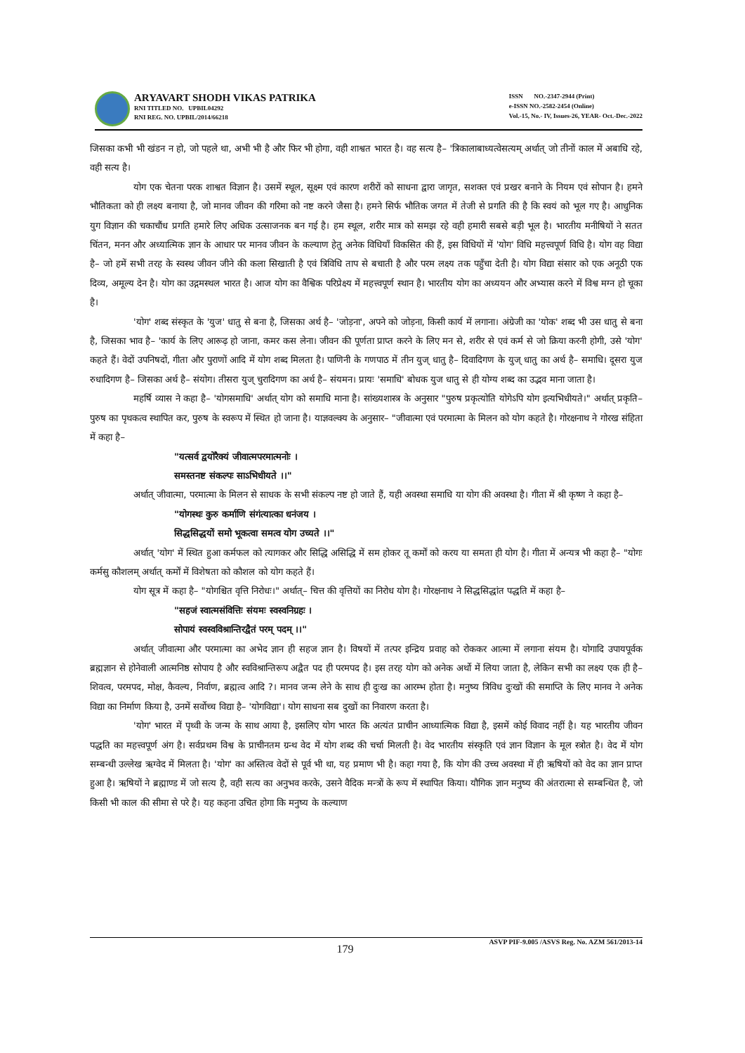ARYAVART SHODH VIKAS PATRIKA
RNI TITLED NO. UPBIL04292
RNI REG. NO. UPBIL/2014/66218
ISSN NO.-2347-2944 (Print)
e-ISSN NO.-2582-2454 (Online)
Vol.-15, No.- IV, Issues-26, YEAR- Oct.-Dec.-2022
जिसका कभी भी खंडन न हो, जो पहले था, अभी भी है और फिर भी होगा, वही शाश्वत भारत है। वह सत्य है– 'त्रिकालाबाध्यत्वेसत्यम् अर्थात् जो तीनों काल में अबाधि रहे, वही सत्य है।
योग एक चेतना परक शाश्वत विज्ञान है। उसमें स्थूल, सूक्ष्म एवं कारण शरीरों को साधना द्वारा जागृत, सशक्त एवं प्रखर बनाने के नियम एवं सोपान है। हमने भौतिकता को ही लक्ष्य बनाया है, जो मानव जीवन की गरिमा को नष्ट करने जैसा है। हमने सिर्फ भौतिक जगत में तेजी से प्रगति की है कि स्वयं को भूल गए है। आधुनिक युग विज्ञान की चकाचौंध प्रगति हमारे लिए अधिक उत्साजनक बन गई है। हम स्थूल, शरीर मात्र को समझ रहे वही हमारी सबसे बड़ी भूल है। भारतीय मनीषियों ने सतत चिंतन, मनन और अध्यात्मिक ज्ञान के आधार पर मानव जीवन के कल्याण हेतु अनेक विधियाँ विकसित की हैं, इस विधियों में 'योग' विधि महत्त्वपूर्ण विधि है। योग वह विद्या है– जो हमें सभी तरह के स्वस्थ जीवन जीने की कला सिखाती है एवं त्रिविधि ताप से बचाती है और परम लक्ष्य तक पहुँचा देती है। योग विद्या संसार को एक अनूठी एक दिव्य, अमूल्य देन है। योग का उद्गमस्थल भारत है। आज योग का वैश्विक परिप्रेक्ष्य में महत्त्वपूर्ण स्थान है। भारतीय योग का अध्ययन और अभ्यास करने में विश्व मग्न हो चूका है।
'योग' शब्द संस्कृत के 'युज' धातु से बना है, जिसका अर्थ है– 'जोड़ना', अपने को जोड़ना, किसी कार्य में लगाना। अंग्रेजी का 'योक' शब्द भी उस धातु से बना है, जिसका भाव है– 'कार्य के लिए आरूढ़ हो जाना, कमर कस लेना। जीवन की पूर्णता प्राप्त करने के लिए मन से, शरीर से एवं कर्म से जो क्रिया करनी होगी, उसे 'योग' कहते हैं। वेदों उपनिषदों, गीता और पुराणों आदि में योग शब्द मिलता है। पाणिनी के गणपाठ में तीन युज् धातु है– दिवादिगण के युज् धातु का अर्थ है– समाधि। दूसरा युज रुधादिगण है– जिसका अर्थ है– संयोग। तीसरा युज् चुरादिगण का अर्थ है– संयमन। प्रायः 'समाधि' बोधक युज धातु से ही योग्य शब्द का उद्भव माना जाता है।
महर्षि व्यास ने कहा है– 'योगसमाधि' अर्थात् योग को समाधि माना है। सांख्यशास्त्र के अनुसार "पुरुष प्रकृत्योति योगेऽपि योग इत्यभिधीयते।" अर्थात् प्रकृति–पुरुष का पृथकत्व स्थापित कर, पुरुष के स्वरूप में स्थित हो जाना है। याज्ञवल्क्य के अनुसार– "जीवात्मा एवं परमात्मा के मिलन को योग कहते है। गोरक्षनाथ ने गोरख संहिता में कहा है–
"यत्सर्व द्वयोरैक्यं जीवात्मपरमात्मनोः ।
समस्तनष्ट संकल्पः साऽभिधीयते ।।"
अर्थात् जीवात्मा, परमात्मा के मिलन से साधक के सभी संकल्प नष्ट हो जाते हैं, यही अवस्था समाधि या योग की अवस्था है। गीता में श्री कृष्ण ने कहा है–
"योगस्थः कुरु कर्माणि संगंत्यात्का धनंजय ।
सिद्धसिद्धयों समो भूकत्वा समत्व योग उच्यते ।।"
अर्थात् 'योग' में स्थित हुआ कर्मफल को त्यागकर और सिद्धि असिद्धि में सम होकर तू कर्मों को करय या समता ही योग है। गीता में अन्यत्र भी कहा है– "योगः कर्मसु कौशलम् अर्थात् कर्मों में विशेषता को कौशल को योग कहते हैं।
योग सूत्र में कहा है– "योगश्चित वृत्ति निरोधः।" अर्थात्– चित्त की वृत्तियों का निरोध योग है। गोरक्षनाथ ने सिद्धसिद्धांत पद्धति में कहा है–
"सहजं स्वात्मसंवित्तिः संयमः स्वस्वनिग्रहः ।
सोपायं स्वस्वविश्रान्तिरद्वैतं परम् पदम् ।।"
अर्थात् जीवात्मा और परमात्मा का अभेद ज्ञान ही सहज ज्ञान है। विषयों में तत्पर इन्द्रिय प्रवाह को रोककर आत्मा में लगाना संयम है। योगादि उपायपूर्वक ब्रह्मज्ञान से होनेवाली आत्मनिष्ठ सोपाय है और स्वविश्रान्तिरूप अद्वैत पद ही परमपद है। इस तरह योग को अनेक अर्थो में लिया जाता है, लेकिन सभी का लक्ष्य एक ही है– शिवत्व, परमपद, मोक्ष, कैवल्य, निर्वाण, ब्रह्मत्व आदि ?। मानव जन्म लेने के साथ ही दुःख का आरम्भ होता है। मनुष्य त्रिविध दुःखों की समाप्ति के लिए मानव ने अनेक विद्या का निर्माण किया है, उनमें सर्वोच्च विद्या है– 'योगविद्या'। योग साधना सब दुखों का निवारण करता है।
'योग' भारत में पृथ्वी के जन्म के साथ आया है, इसलिए योग भारत कि अत्यंत प्राचीन आध्यात्मिक विद्या है, इसमें कोई विवाद नहीं है। यह भारतीय जीवन पद्धति का महत्त्वपूर्ण अंग है। सर्वप्रथम विश्व के प्राचीनतम ग्रन्थ वेद में योग शब्द की चर्चा मिलती है। वेद भारतीय संस्कृति एवं ज्ञान विज्ञान के मूल स्त्रोत है। वेद में योग सम्बन्धी उल्लेख ऋग्वेद में मिलता है। 'योग' का अस्तित्व वेदों से पूर्व भी था, यह प्रमाण भी है। कहा गया है, कि योग की उच्च अवस्था में ही ऋषियों को वेद का ज्ञान प्राप्त हुआ है। ऋषियों ने ब्रह्माण्ड में जो सत्य है, वही सत्य का अनुभव करके, उसने वैदिक मन्त्रों के रूप में स्थापित किया। यौगिक ज्ञान मनुष्य की अंतरात्मा से सम्बन्धित है, जो किसी भी काल की सीमा से परे है। यह कहना उचित होगा कि मनुष्य के कल्याण
ASVP PIF-9.005 /ASVS Reg. No. AZM 561/2013-14
179